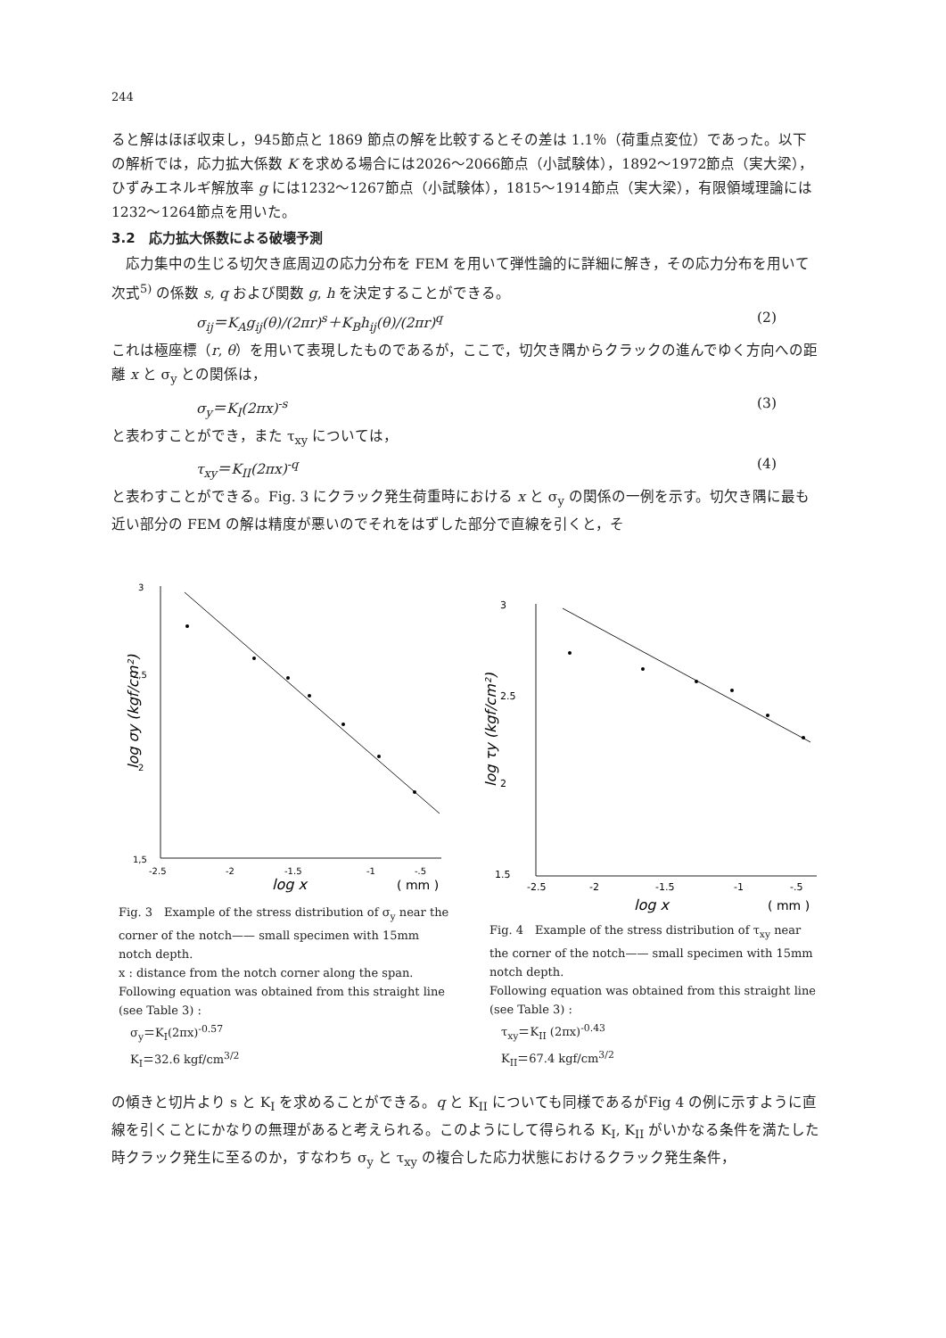244
ると解はほぼ収束し，945節点と 1869 節点の解を比較するとその差は 1.1％（荷重点変位）であった。以下の解析では，応力拡大係数 K を求める場合には2026〜2066節点（小試験体），1892〜1972節点（実大梁），ひずみエネルギ解放率 g には1232〜1267節点（小試験体），1815〜1914節点（実大梁），有限領域理論には1232〜1264節点を用いた。
3.2　応力拡大係数による破壊予測
応力集中の生じる切欠き底周辺の応力分布を FEM を用いて弾性論的に詳細に解き，その応力分布を用いて次式<sup>5)</sup> の係数 s, q および関数 g, h を決定することができる。
σ<sub>ij</sub>＝K<sub>A</sub>g<sub>ij</sub>(θ)/(2πr)<sup>s</sup>＋K<sub>B</sub>h<sub>ij</sub>(θ)/(2πr)<sup>q</sup> (2)
これは極座標（r, θ）を用いて表現したものであるが，ここで，切欠き隅からクラックの進んでゆく方向への距離 x と σ<sub>y</sub> との関係は，
σ<sub>y</sub>＝K<sub>I</sub>(2πx)<sup>-s</sup> (3)
と表わすことができ，また τ<sub>xy</sub> については，
τ<sub>xy</sub>＝K<sub>II</sub>(2πx)<sup>-q</sup> (4)
と表わすことができる。Fig. 3 にクラック発生荷重時における x と σ<sub>y</sub> の関係の一例を示す。切欠き隅に最も近い部分の FEM の解は精度が悪いのでそれをはずした部分で直線を引くと，そ
3
2,5
2
1,5
-2.5
-2
-1.5
-1
-.5
log x
( mm )
log σy (kgf/cm²)
Fig. 3　Example of the stress distribution of σ<sub>y</sub> near the corner of the notch—— small specimen with 15mm notch depth.
x : distance from the notch corner along the span.
Following equation was obtained from this straight line (see Table 3) :
　σ<sub>y</sub>＝K<sub>I</sub>(2πx)<sup>-0.57</sup>
　K<sub>I</sub>＝32.6 kgf/cm<sup>3/2</sup>
3
2.5
2
1.5
-2.5
-2
-1.5
-1
-.5
log x
( mm )
log τy (kgf/cm²)
Fig. 4　Example of the stress distribution of τ<sub>xy</sub> near the corner of the notch—— small specimen with 15mm notch depth.
Following equation was obtained from this straight line (see Table 3) :
　τ<sub>xy</sub>＝K<sub>II</sub> (2πx)<sup>-0.43</sup>
　K<sub>II</sub>＝67.4 kgf/cm<sup>3/2</sup>
の傾きと切片より s と K<sub>I</sub> を求めることができる。q と K<sub>II</sub> についても同様であるがFig 4 の例に示すように直線を引くことにかなりの無理があると考えられる。このようにして得られる K<sub>I</sub>, K<sub>II</sub> がいかなる条件を満たした時クラック発生に至るのか，すなわち σ<sub>y</sub> と τ<sub>xy</sub> の複合した応力状態におけるクラック発生条件，